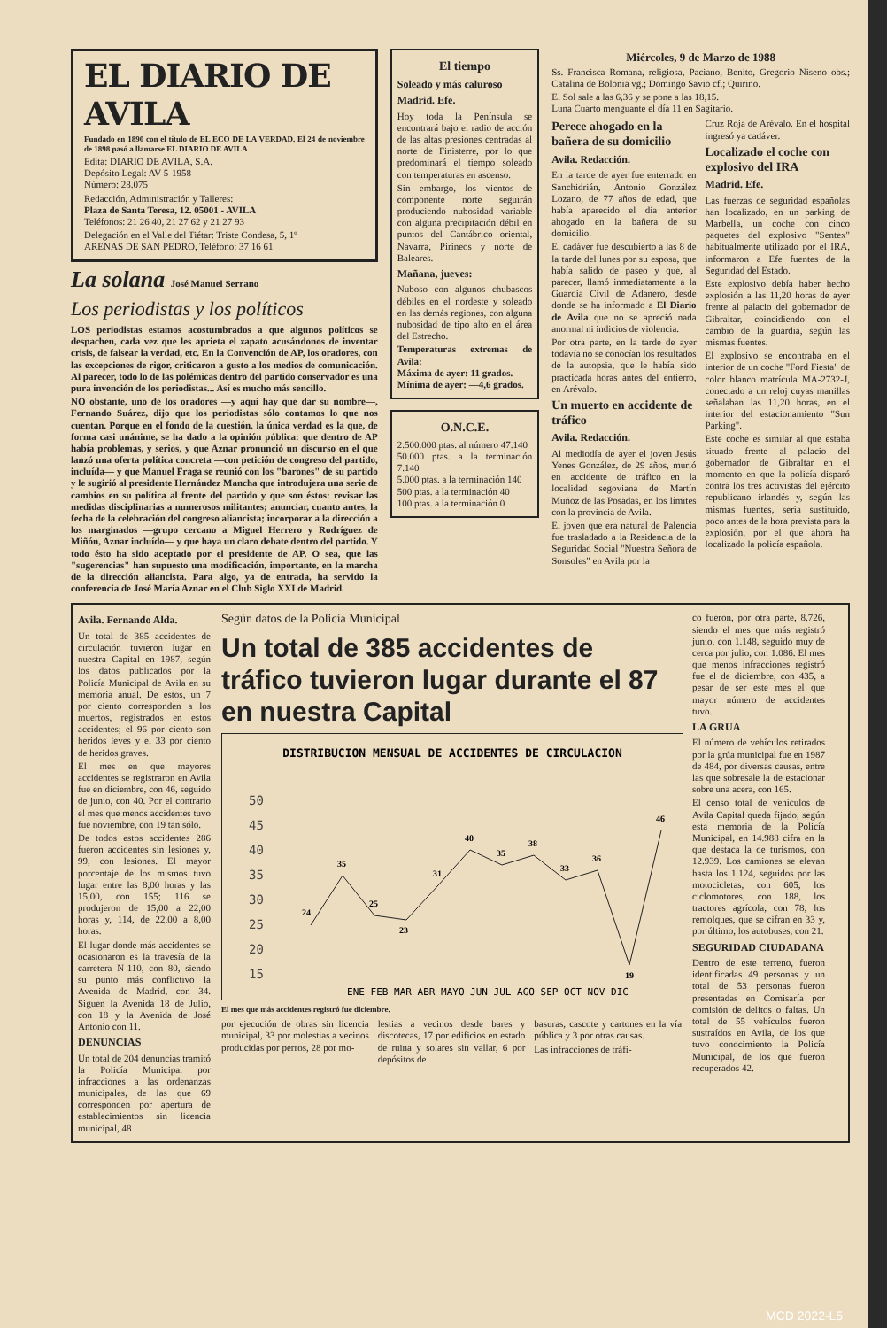EL DIARIO DE AVILA
Fundado en 1890 con el título de EL ECO DE LA VERDAD. El 24 de noviembre de 1898 pasó a llamarse EL DIARIO DE AVILA
Edita: DIARIO DE AVILA, S.A.
Depósito Legal: AV-5-1958
Número: 28.075
Redacción, Administración y Talleres:
Plaza de Santa Teresa, 12. 05001 - AVILA
Teléfonos: 21 26 40, 21 27 62 y 21 27 93
Delegación en el Valle del Tiétar: Triste Condesa, 5, 1º
ARENAS DE SAN PEDRO, Teléfono: 37 16 61
La solana José Manuel Serrano
Los periodistas y los políticos
LOS periodistas estamos acostumbrados a que algunos políticos se despachen, cada vez que les aprieta el zapato acusándonos de inventar crisis, de falsear la verdad, etc. En la Convención de AP, los oradores, con las excepciones de rigor, criticaron a gusto a los medios de comunicación. Al parecer, todo lo de las polémicas dentro del partido conservador es una pura invención de los periodistas... Así es mucho más sencillo.
NO obstante, uno de los oradores —y aquí hay que dar su nombre—, Fernando Suárez, dijo que los periodistas sólo contamos lo que nos cuentan. Porque en el fondo de la cuestión, la única verdad es la que, de forma casi unánime, se ha dado a la opinión pública: que dentro de AP había problemas, y serios, y que Aznar pronunció un discurso en el que lanzó una oferta política concreta —con petición de congreso del partido, incluída— y que Manuel Fraga se reunió con los "barones" de su partido y le sugirió al presidente Hernández Mancha que introdujera una serie de cambios en su política al frente del partido y que son éstos: revisar las medidas disciplinarias a numerosos militantes; anunciar, cuanto antes, la fecha de la celebración del congreso aliancista; incorporar a la dirección a los marginados —grupo cercano a Miguel Herrero y Rodríguez de Miñón, Aznar incluído— y que haya un claro debate dentro del partido. Y todo ésto ha sido aceptado por el presidente de AP. O sea, que las "sugerencias" han supuesto una modificación, importante, en la marcha de la dirección aliancista. Para algo, ya de entrada, ha servido la conferencia de José María Aznar en el Club Siglo XXI de Madrid.
El tiempo
Soleado y más caluroso
Madrid. Efe.
Hoy toda la Península se encontrará bajo el radio de acción de las altas presiones centradas al norte de Finisterre, por lo que predominará el tiempo soleado con temperaturas en ascenso.
Sin embargo, los vientos de componente norte seguirán produciendo nubosidad variable con alguna precipitación débil en puntos del Cantábrico oriental, Navarra, Pirineos y norte de Baleares.
Mañana, jueves:
Nuboso con algunos chubascos débiles en el nordeste y soleado en las demás regiones, con alguna nubosidad de tipo alto en el área del Estrecho.
Temperaturas extremas de Avila:
Máxima de ayer: 11 grados.
Mínima de ayer: —4,6 grados.
O.N.C.E.
2.500.000 ptas. al número 47.140
50.000 ptas. a la terminación 7.140
5.000 ptas. a la terminación 140
500 ptas. a la terminación 40
100 ptas. a la terminación 0
Miércoles, 9 de Marzo de 1988
Ss. Francisca Romana, religiosa, Paciano, Benito, Gregorio Niseno obs.; Catalina de Bolonia vg.; Domingo Savio cf.; Quirino.
El Sol sale a las 6,36 y se pone a las 18,15.
Luna Cuarto menguante el día 11 en Sagitario.
Perece ahogado en la bañera de su domicilio
Avila. Redacción.
En la tarde de ayer fue enterrado en Sanchidrián, Antonio González Lozano, de 77 años de edad, que había aparecido el día anterior ahogado en la bañera de su domicilio.
El cadáver fue descubierto a las 8 de la tarde del lunes por su esposa, que había salido de paseo y que, al parecer, llamó inmediatamente a la Guardia Civil de Adanero, desde donde se ha informado a El Diario de Avila que no se apreció nada anormal ni indicios de violencia.
Por otra parte, en la tarde de ayer todavía no se conocían los resultados de la autopsia, que le había sido practicada horas antes del entierro, en Arévalo.
Un muerto en accidente de tráfico
Avila. Redacción.
Al mediodía de ayer el joven Jesús Yenes González, de 29 años, murió en accidente de tráfico en la localidad segoviana de Martín Muñoz de las Posadas, en los límites con la provincia de Avila.
El joven que era natural de Palencia fue trasladado a la Residencia de la Seguridad Social "Nuestra Señora de Sonsoles" en Avila por la
Cruz Roja de Arévalo. En el hospital ingresó ya cadáver.
Localizado el coche con explosivo del IRA
Madrid. Efe.
Las fuerzas de seguridad españolas han localizado, en un parking de Marbella, un coche con cinco paquetes del explosivo "Sentex" habitualmente utilizado por el IRA, informaron a Efe fuentes de la Seguridad del Estado.
Este explosivo debía haber hecho explosión a las 11,20 horas de ayer frente al palacio del gobernador de Gibraltar, coincidiendo con el cambio de la guardia, según las mismas fuentes.
El explosivo se encontraba en el interior de un coche "Ford Fiesta" de color blanco matrícula MA-2732-J, conectado a un reloj cuyas manillas señalaban las 11,20 horas, en el interior del estacionamiento "Sun Parking".
Este coche es similar al que estaba situado frente al palacio del gobernador de Gibraltar en el momento en que la policía disparó contra los tres activistas del ejército republicano irlandés y, según las mismas fuentes, sería sustituido, poco antes de la hora prevista para la explosión, por el que ahora ha localizado la policía española.
Avila. Fernando Alda.
Un total de 385 accidentes de circulación tuvieron lugar en nuestra Capital en 1987, según los datos publicados por la Policía Municipal de Avila en su memoria anual. De estos, un 7 por ciento corresponden a los muertos, registrados en estos accidentes; el 96 por ciento son heridos leves y el 33 por ciento de heridos graves.
El mes en que mayores accidentes se registraron en Avila fue en diciembre, con 46, seguido de junio, con 40. Por el contrario el mes que menos accidentes tuvo fue noviembre, con 19 tan sólo.
De todos estos accidentes 286 fueron accidentes sin lesiones y, 99, con lesiones. El mayor porcentaje de los mismos tuvo lugar entre las 8,00 horas y las 15,00, con 155; 116 se produjeron de 15,00 a 22,00 horas y, 114, de 22,00 a 8,00 horas.
El lugar donde más accidentes se ocasionaron es la travesía de la carretera N-110, con 80, siendo su punto más conflictivo la Avenida de Madrid, con 34. Siguen la Avenida 18 de Julio, con 18 y la Avenida de José Antonio con 11.
DENUNCIAS
Un total de 204 denuncias tramitó la Policía Municipal por infracciones a las ordenanzas municipales, de las que 69 corresponden por apertura de establecimientos sin licencia municipal, 48
Según datos de la Policía Municipal
Un total de 385 accidentes de tráfico tuvieron lugar durante el 87 en nuestra Capital
DISTRIBUCION MENSUAL DE ACCIDENTES DE CIRCULACION
50
45
40
35
30
25
20
15
24
35
25
23
31
40
35
38
33
36
19
46
ENE FEB MAR ABR MAYO JUN JUL AGO SEP OCT NOV DIC
El mes que más accidentes registró fue diciembre.
por ejecución de obras sin licencia municipal, 33 por molestias a vecinos producidas por perros, 28 por mo-
lestias a vecinos desde bares y discotecas, 17 por edificios en estado de ruina y solares sin vallar, 6 por depósitos de
basuras, cascote y cartones en la vía pública y 3 por otras causas.
Las infracciones de tráfi-
co fueron, por otra parte, 8.726, siendo el mes que más registró junio, con 1.148, seguido muy de cerca por julio, con 1.086. El mes que menos infracciones registró fue el de diciembre, con 435, a pesar de ser este mes el que mayor número de accidentes tuvo.
LA GRUA
El número de vehículos retirados por la grúa municipal fue en 1987 de 484, por diversas causas, entre las que sobresale la de estacionar sobre una acera, con 165.
El censo total de vehículos de Avila Capital queda fijado, según esta memoria de la Policía Municipal, en 14.988 cifra en la que destaca la de turismos, con 12.939. Los camiones se elevan hasta los 1.124, seguidos por las motocicletas, con 605, los ciclomotores, con 188, los tractores agrícola, con 78, los remolques, que se cifran en 33 y, por último, los autobuses, con 21.
SEGURIDAD CIUDADANA
Dentro de este terreno, fueron identificadas 49 personas y un total de 53 personas fueron presentadas en Comisaría por comisión de delitos o faltas. Un total de 55 vehículos fueron sustraídos en Avila, de los que tuvo conocimiento la Policía Municipal, de los que fueron recuperados 42.
MCD 2022-L5